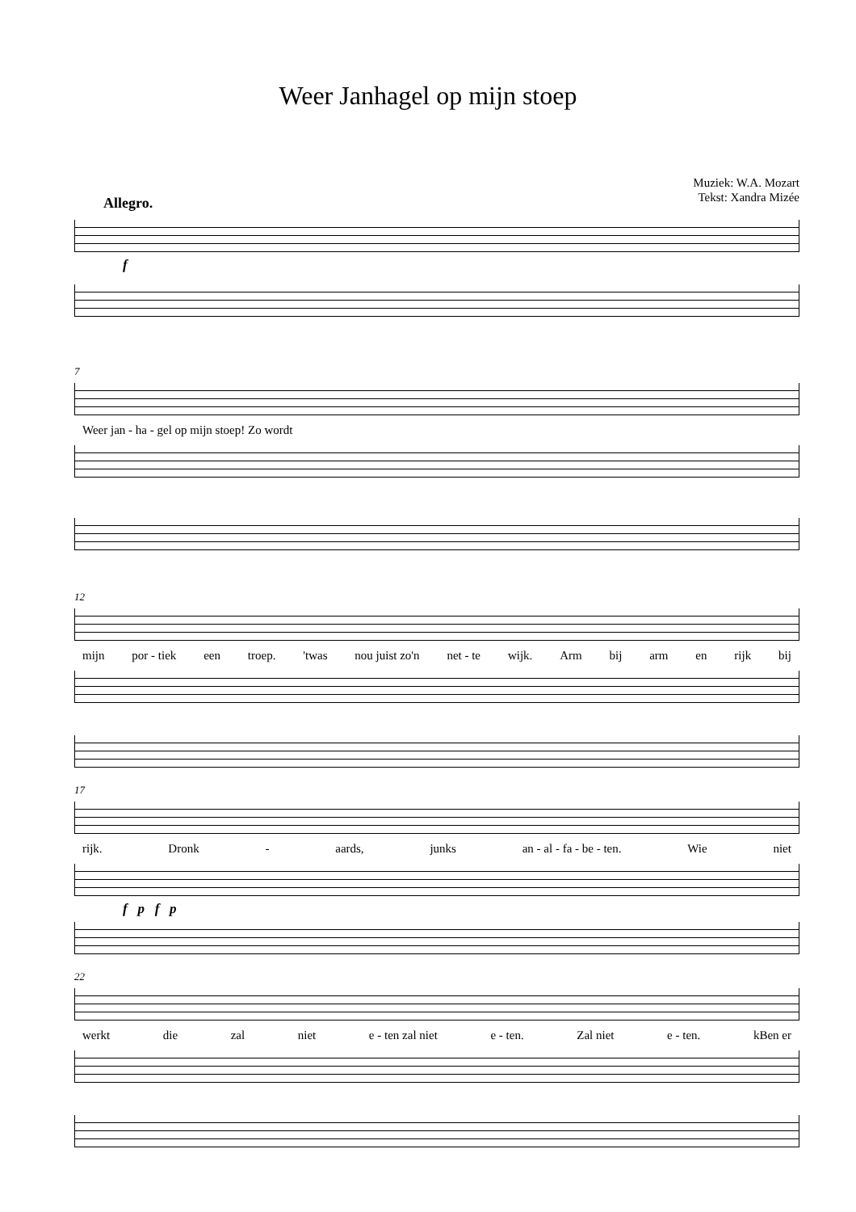Weer Janhagel op mijn stoep
Muziek: W.A. Mozart
Tekst: Xandra Mizée
Allegro.
f
7
Weer jan - ha - gel op mijn stoep! Zo wordt
12
mijn por - tiek een troep. 'twas nou juist zo'n net - te wijk. Arm bij arm en rijk bij
17
rijk. Dronk - aards, junks an - al - fa - be - ten. Wie niet
f p f p
22
werkt die zal niet e - ten zal niet e - ten. Zal niet e - ten. kBen er